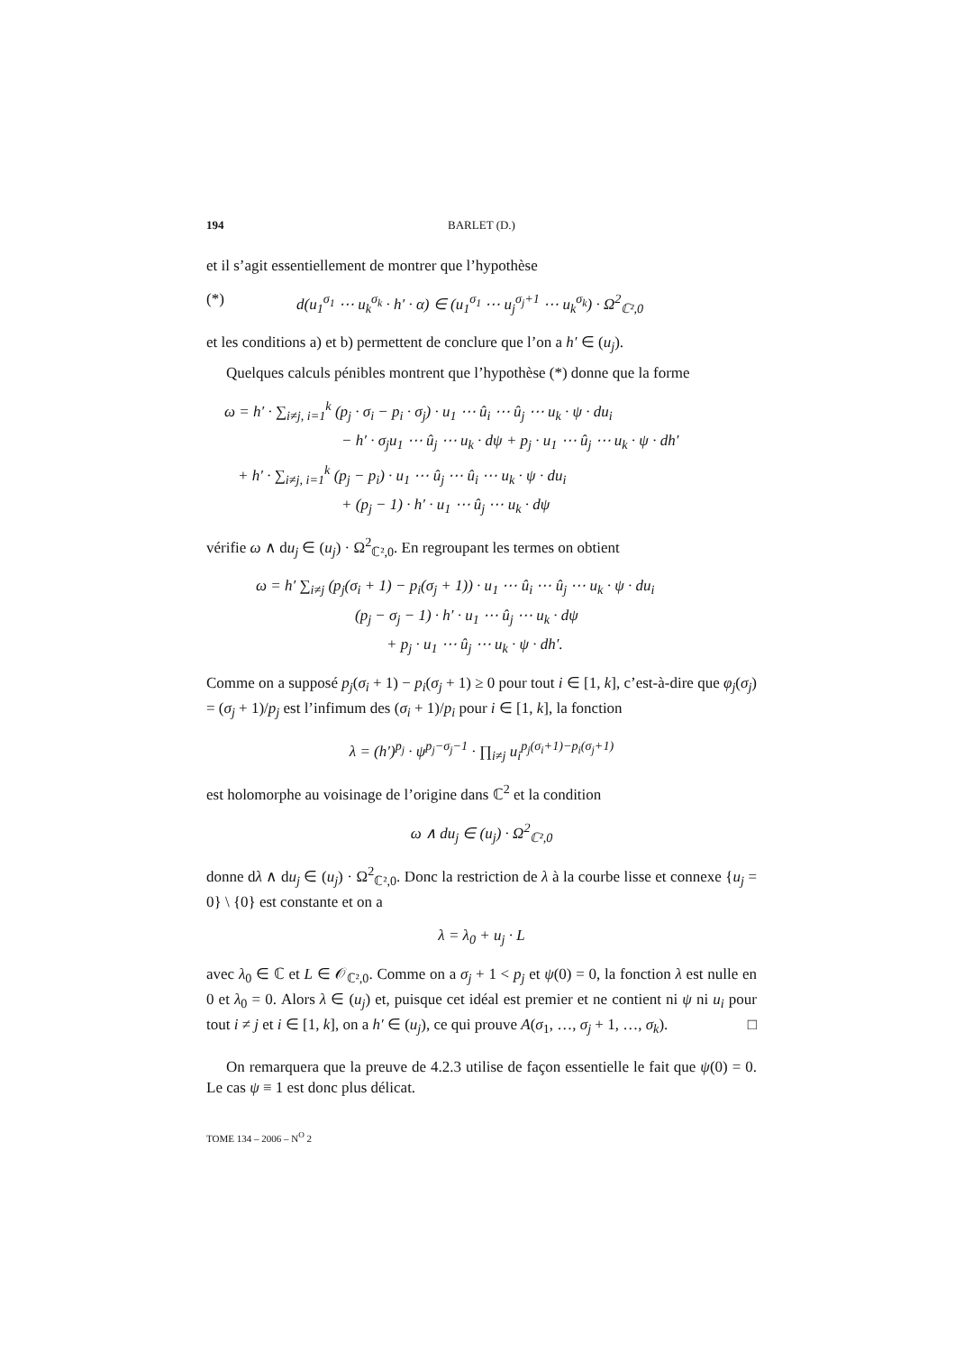194 BARLET (D.)
et il s’agit essentiellement de montrer que l’hypothèse
(*) d(u<sub>1</sub><sup>σ<sub>1</sub></sup> ⋯ u<sub>k</sub><sup>σ<sub>k</sub></sup> · h′ · α) ∈ (u<sub>1</sub><sup>σ<sub>1</sub></sup> ⋯ u<sub>j</sub><sup>σ<sub>j</sub>+1</sup> ⋯ u<sub>k</sub><sup>σ<sub>k</sub></sup>) · Ω<sup>2</sup><sub>ℂ²,0</sub>
et les conditions a) et b) permettent de conclure que l’on a h′ ∈ (u<sub>j</sub>).
Quelques calculs pénibles montrent que l’hypothèse (*) donne que la forme
ω = h′ · ∑<sub>i≠j, i=1</sub><sup>k</sup> (p<sub>j</sub> · σ<sub>i</sub> − p<sub>i</sub> · σ<sub>j</sub>) · u<sub>1</sub> ⋯ û<sub>i</sub> ⋯ û<sub>j</sub> ⋯ u<sub>k</sub> · ψ · du<sub>i</sub>
− h′ · σ<sub>j</sub>u<sub>1</sub> ⋯ û<sub>j</sub> ⋯ u<sub>k</sub> · dψ + p<sub>j</sub> · u<sub>1</sub> ⋯ û<sub>j</sub> ⋯ u<sub>k</sub> · ψ · dh′
+ h′ · ∑<sub>i≠j, i=1</sub><sup>k</sup> (p<sub>j</sub> − p<sub>i</sub>) · u<sub>1</sub> ⋯ û<sub>j</sub> ⋯ û<sub>i</sub> ⋯ u<sub>k</sub> · ψ · du<sub>i</sub>
+ (p<sub>j</sub> − 1) · h′ · u<sub>1</sub> ⋯ û<sub>j</sub> ⋯ u<sub>k</sub> · dψ
vérifie ω ∧ du<sub>j</sub> ∈ (u<sub>j</sub>) · Ω<sup>2</sup><sub>ℂ²,0</sub>. En regroupant les termes on obtient
ω = h′ ∑<sub>i≠j</sub> (p<sub>j</sub>(σ<sub>i</sub> + 1) − p<sub>i</sub>(σ<sub>j</sub> + 1)) · u<sub>1</sub> ⋯ û<sub>i</sub> ⋯ û<sub>j</sub> ⋯ u<sub>k</sub> · ψ · du<sub>i</sub>
(p<sub>j</sub> − σ<sub>j</sub> − 1) · h′ · u<sub>1</sub> ⋯ û<sub>j</sub> ⋯ u<sub>k</sub> · dψ
+ p<sub>j</sub> · u<sub>1</sub> ⋯ û<sub>j</sub> ⋯ u<sub>k</sub> · ψ · dh′.
Comme on a supposé p<sub>j</sub>(σ<sub>i</sub> + 1) − p<sub>i</sub>(σ<sub>j</sub> + 1) ≥ 0 pour tout i ∈ [1, k], c’est-à-dire que φ<sub>j</sub>(σ<sub>j</sub>) = (σ<sub>j</sub> + 1)/p<sub>j</sub> est l’infimum des (σ<sub>i</sub> + 1)/p<sub>i</sub> pour i ∈ [1, k], la fonction
λ = (h′)<sup>p<sub>j</sub></sup> · ψ<sup>p<sub>j</sub>−σ<sub>j</sub>−1</sup> · ∏<sub>i≠j</sub> u<sub>i</sub><sup>p<sub>j</sub>(σ<sub>i</sub>+1)−p<sub>i</sub>(σ<sub>j</sub>+1)</sup>
est holomorphe au voisinage de l’origine dans ℂ<sup>2</sup> et la condition
ω ∧ du<sub>j</sub> ∈ (u<sub>j</sub>) · Ω<sup>2</sup><sub>ℂ²,0</sub>
donne dλ ∧ du<sub>j</sub> ∈ (u<sub>j</sub>) · Ω<sup>2</sup><sub>ℂ²,0</sub>. Donc la restriction de λ à la courbe lisse et connexe {u<sub>j</sub> = 0} \ {0} est constante et on a
λ = λ<sub>0</sub> + u<sub>j</sub> · L
avec λ<sub>0</sub> ∈ ℂ et L ∈ 𝒪<sub>ℂ²,0</sub>. Comme on a σ<sub>j</sub> + 1 < p<sub>j</sub> et ψ(0) = 0, la fonction λ est nulle en 0 et λ<sub>0</sub> = 0. Alors λ ∈ (u<sub>j</sub>) et, puisque cet idéal est premier et ne contient ni ψ ni u<sub>i</sub> pour tout i ≠ j et i ∈ [1, k], on a h′ ∈ (u<sub>j</sub>), ce qui prouve A(σ<sub>1</sub>, …, σ<sub>j</sub> + 1, …, σ<sub>k</sub>). □
On remarquera que la preuve de 4.2.3 utilise de façon essentielle le fait que ψ(0) = 0. Le cas ψ ≡ 1 est donc plus délicat.
TOME 134 – 2006 – N<sup>O</sup> 2